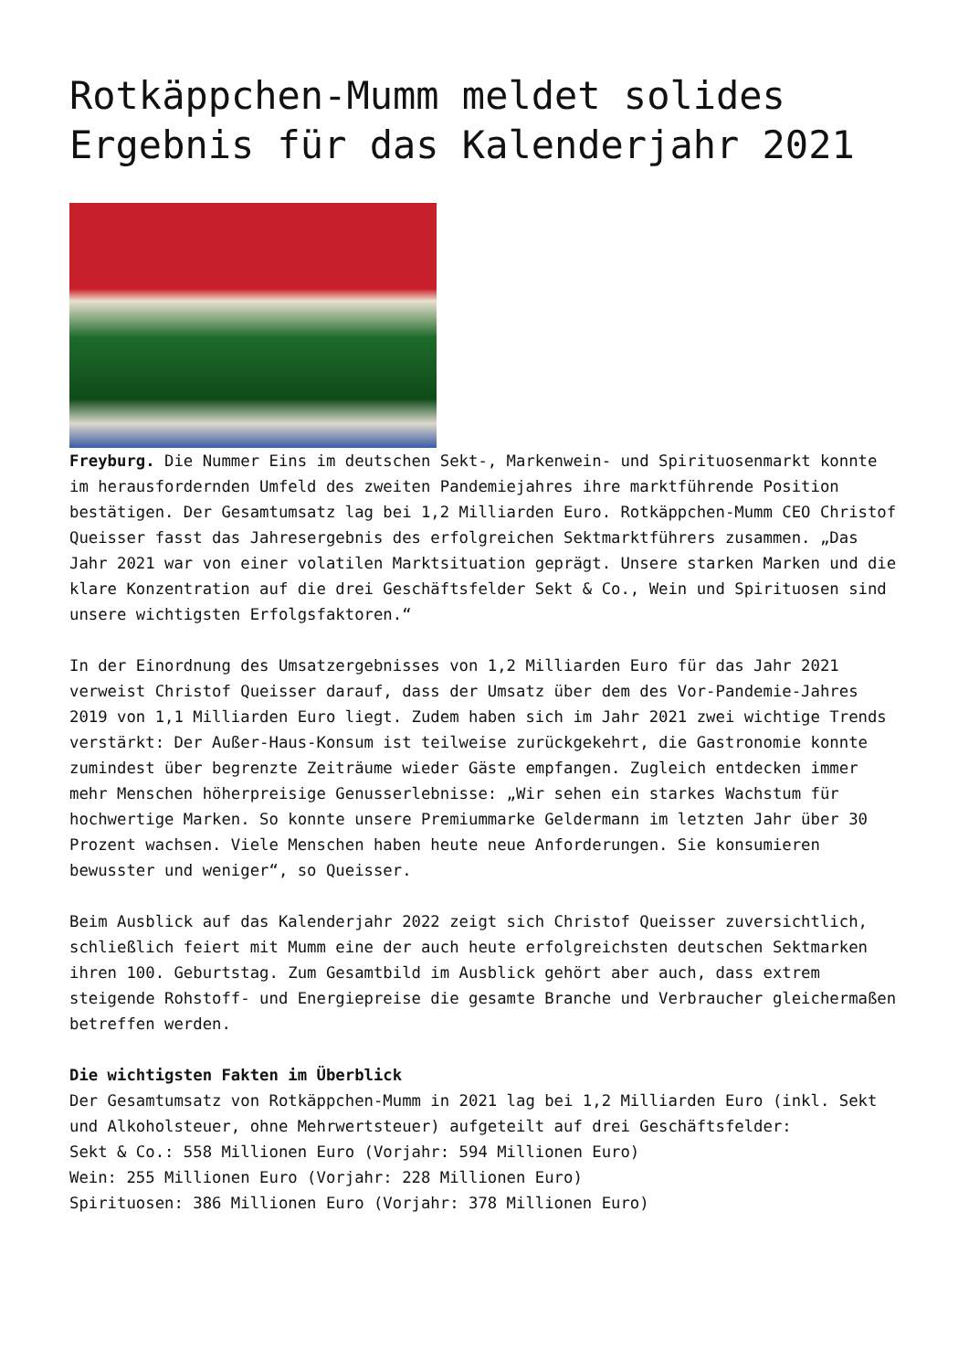Rotkäppchen-Mumm meldet solides Ergebnis für das Kalenderjahr 2021
Freyburg. Die Nummer Eins im deutschen Sekt-, Markenwein- und Spirituosenmarkt konnte im herausfordernden Umfeld des zweiten Pandemiejahres ihre marktführende Position bestätigen. Der Gesamtumsatz lag bei 1,2 Milliarden Euro. Rotkäppchen-Mumm CEO Christof Queisser fasst das Jahresergebnis des erfolgreichen Sektmarktführers zusammen. „Das Jahr 2021 war von einer volatilen Marktsituation geprägt. Unsere starken Marken und die klare Konzentration auf die drei Geschäftsfelder Sekt & Co., Wein und Spirituosen sind unsere wichtigsten Erfolgsfaktoren.“
In der Einordnung des Umsatzergebnisses von 1,2 Milliarden Euro für das Jahr 2021 verweist Christof Queisser darauf, dass der Umsatz über dem des Vor-Pandemie-Jahres 2019 von 1,1 Milliarden Euro liegt. Zudem haben sich im Jahr 2021 zwei wichtige Trends verstärkt: Der Außer-Haus-Konsum ist teilweise zurückgekehrt, die Gastronomie konnte zumindest über begrenzte Zeiträume wieder Gäste empfangen. Zugleich entdecken immer mehr Menschen höherpreisige Genusserlebnisse: „Wir sehen ein starkes Wachstum für hochwertige Marken. So konnte unsere Premiummarke Geldermann im letzten Jahr über 30 Prozent wachsen. Viele Menschen haben heute neue Anforderungen. Sie konsumieren bewusster und weniger“, so Queisser.
Beim Ausblick auf das Kalenderjahr 2022 zeigt sich Christof Queisser zuversichtlich, schließlich feiert mit Mumm eine der auch heute erfolgreichsten deutschen Sektmarken ihren 100. Geburtstag. Zum Gesamtbild im Ausblick gehört aber auch, dass extrem steigende Rohstoff- und Energiepreise die gesamte Branche und Verbraucher gleichermaßen betreffen werden.
Die wichtigsten Fakten im Überblick
Der Gesamtumsatz von Rotkäppchen-Mumm in 2021 lag bei 1,2 Milliarden Euro (inkl. Sekt und Alkoholsteuer, ohne Mehrwertsteuer) aufgeteilt auf drei Geschäftsfelder:
Sekt & Co.: 558 Millionen Euro (Vorjahr: 594 Millionen Euro)
Wein: 255 Millionen Euro (Vorjahr: 228 Millionen Euro)
Spirituosen: 386 Millionen Euro (Vorjahr: 378 Millionen Euro)